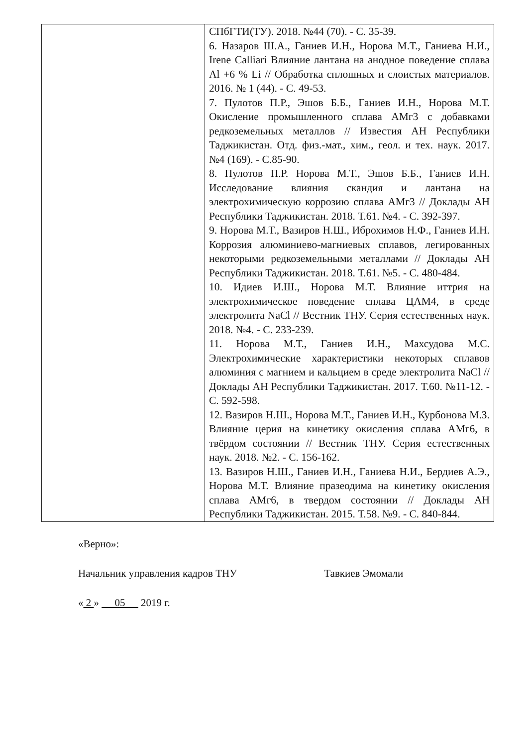| | СПбГТИ(ТУ). 2018. №44 (70). - С. 35-39. 6. Назаров Ш.А., Ганиев И.Н., Норова М.Т., Ганиева Н.И., Irene Calliari Влияние лантана на анодное поведение сплава Al +6 % Li // Обработка сплошных и слоистых материалов. 2016. № 1 (44). - С. 49-53. 7. Пулотов П.Р., Эшов Б.Б., Ганиев И.Н., Норова М.Т. Окисление промышленного сплава АМг3 с добавками редкоземельных металлов // Известия АН Республики Таджикистан. Отд. физ.-мат., хим., геол. и тех. наук. 2017. №4 (169). - С.85-90. 8. Пулотов П.Р. Норова М.Т., Эшов Б.Б., Ганиев И.Н. Исследование влияния скандия и лантана на электрохимическую коррозию сплава АМг3 // Доклады АН Республики Таджикистан. 2018. Т.61. №4. - С. 392-397. 9. Норова М.Т., Вазиров Н.Ш., Иброхимов Н.Ф., Ганиев И.Н. Коррозия алюминиево-магниевых сплавов, легированных некоторыми редкоземельными металлами // Доклады АН Республики Таджикистан. 2018. Т.61. №5. - С. 480-484. 10. Идиев И.Ш., Норова М.Т. Влияние иттрия на электрохимическое поведение сплава ЦАМ4, в среде электролита NaCl // Вестник ТНУ. Серия естественных наук. 2018. №4. - С. 233-239. 11. Норова М.Т., Ганиев И.Н., Махсудова М.С. Электрохимические характеристики некоторых сплавов алюминия с магнием и кальцием в среде электролита NaCl // Доклады АН Республики Таджикистан. 2017. Т.60. №11-12. - С. 592-598. 12. Вазиров Н.Ш., Норова М.Т., Ганиев И.Н., Курбонова М.З. Влияние церия на кинетику окисления сплава АМг6, в твёрдом состоянии // Вестник ТНУ. Серия естественных наук. 2018. №2. - С. 156-162. 13. Вазиров Н.Ш., Ганиев И.Н., Ганиева Н.И., Бердиев А.Э., Норова М.Т. Влияние празеодима на кинетику окисления сплава АМг6, в твердом состоянии // Доклады АН Республики Таджикистан. 2015. Т.58. №9. - С. 840-844. |
«Верно»:
Начальник управления кадров ТНУ Тавкиев Эмомали
« 2 » 05 2019 г.